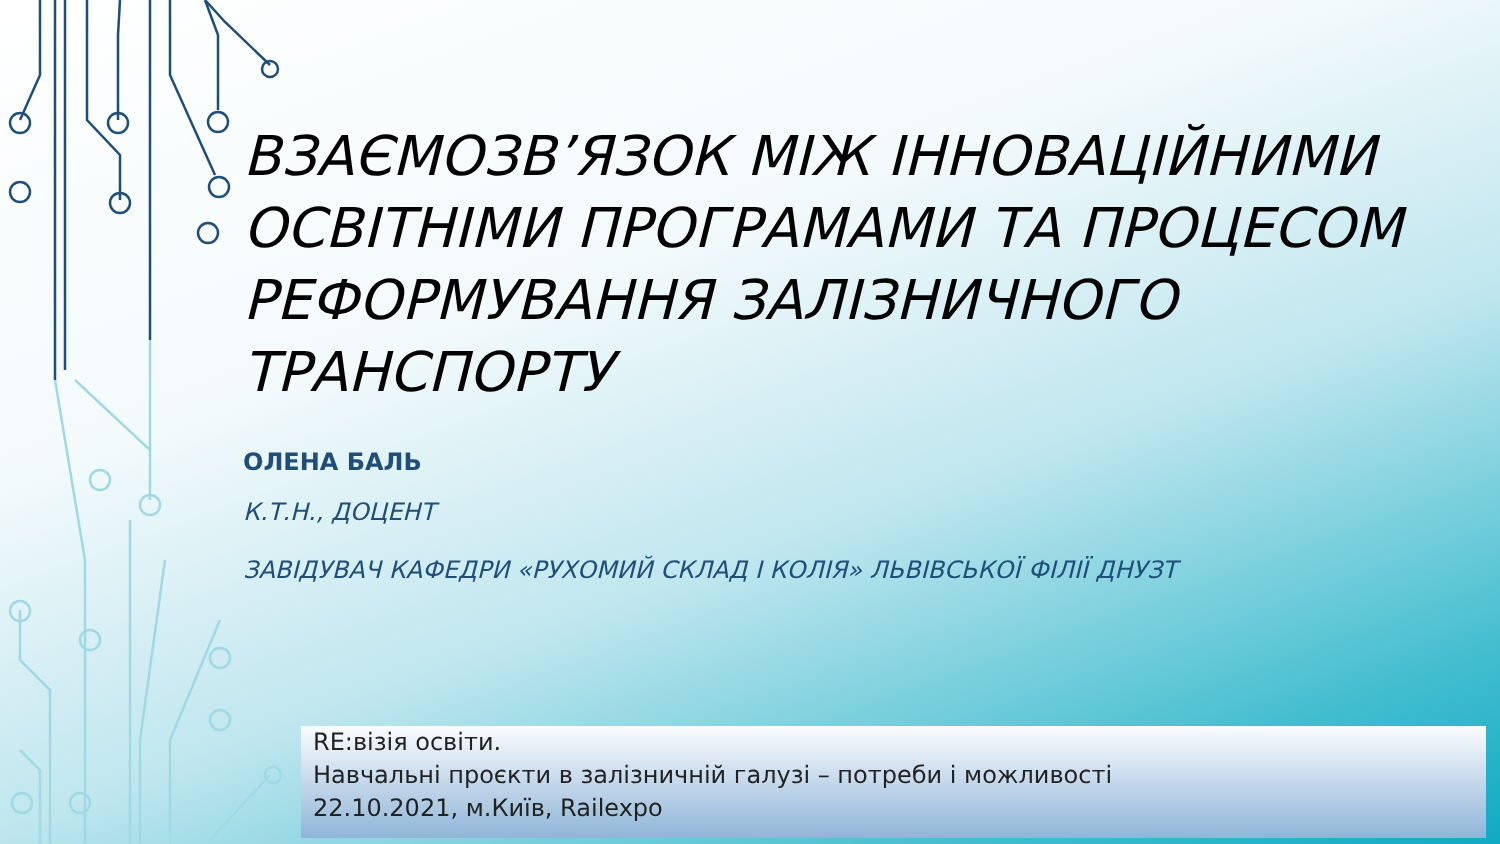ВЗАЄМОЗВ’ЯЗОК МІЖ ІННОВАЦІЙНИМИ ОСВІТНІМИ ПРОГРАМАМИ ТА ПРОЦЕСОМ РЕФОРМУВАННЯ ЗАЛІЗНИЧНОГО ТРАНСПОРТУ
ОЛЕНА БАЛЬ
К.Т.Н., ДОЦЕНТ
ЗАВІДУВАЧ КАФЕДРИ «РУХОМИЙ СКЛАД І КОЛІЯ» ЛЬВІВСЬКОЇ ФІЛІЇ ДНУЗТ
RE:візія освіти.
Навчальні проєкти в залізничній галузі – потреби і можливості
22.10.2021, м.Київ, Railexpo